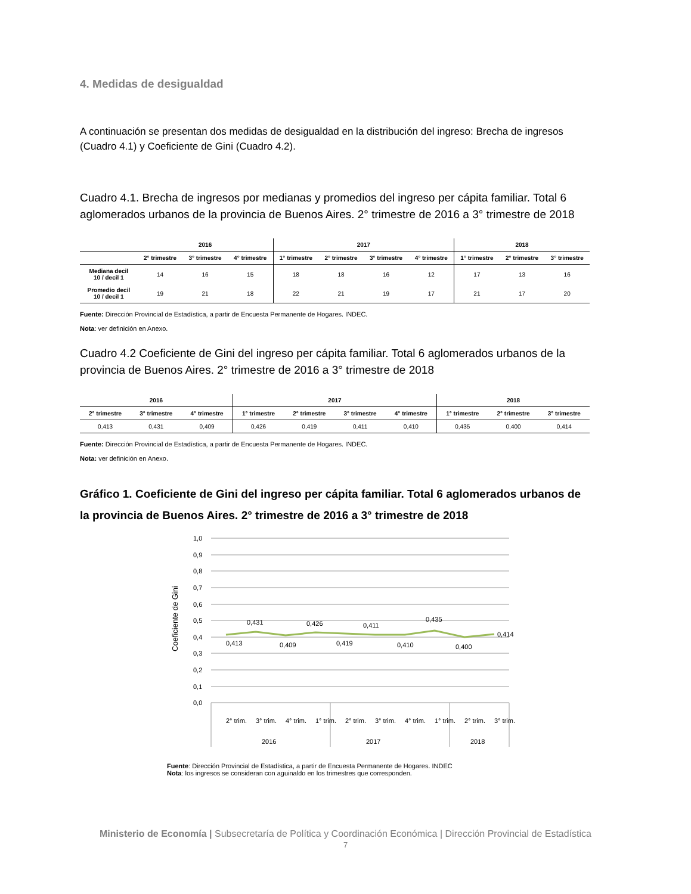4. Medidas de desigualdad
A continuación se presentan dos medidas de desigualdad en la distribución del ingreso: Brecha de ingresos (Cuadro 4.1) y Coeficiente de Gini (Cuadro 4.2).
Cuadro 4.1. Brecha de ingresos por medianas y promedios del ingreso per cápita familiar. Total 6 aglomerados urbanos de la provincia de Buenos Aires. 2° trimestre de 2016 a 3° trimestre de 2018
| | 2016 | | | 2017 | | | | 2018 | | |
| --- | --- | --- | --- | --- | --- | --- | --- | --- | --- | --- |
| | 2° trimestre | 3° trimestre | 4° trimestre | 1° trimestre | 2° trimestre | 3° trimestre | 4° trimestre | 1° trimestre | 2° trimestre | 3° trimestre |
| Mediana decil 10 / decil 1 | 14 | 16 | 15 | 18 | 18 | 16 | 12 | 17 | 13 | 16 |
| Promedio decil 10 / decil 1 | 19 | 21 | 18 | 22 | 21 | 19 | 17 | 21 | 17 | 20 |
Fuente: Dirección Provincial de Estadística, a partir de Encuesta Permanente de Hogares. INDEC.
Nota: ver definición en Anexo.
Cuadro 4.2 Coeficiente de Gini del ingreso per cápita familiar. Total 6 aglomerados urbanos de la provincia de Buenos Aires. 2° trimestre de 2016 a 3° trimestre de 2018
| 2016 | | | 2017 | | | | 2018 | | |
| --- | --- | --- | --- | --- | --- | --- | --- | --- | --- |
| 2° trimestre | 3° trimestre | 4° trimestre | 1° trimestre | 2° trimestre | 3° trimestre | 4° trimestre | 1° trimestre | 2° trimestre | 3° trimestre |
| 0,413 | 0,431 | 0,409 | 0,426 | 0,419 | 0,411 | 0,410 | 0,435 | 0,400 | 0,414 |
Fuente: Dirección Provincial de Estadística, a partir de Encuesta Permanente de Hogares. INDEC.
Nota: ver definición en Anexo.
Gráfico 1. Coeficiente de Gini del ingreso per cápita familiar. Total 6 aglomerados urbanos de la provincia de Buenos Aires. 2° trimestre de 2016 a 3° trimestre de 2018
1,0
0,9
0,8
0,7
0,6
0,5
0,4
0,3
0,2
0,1
0,0
Coeficiente de Gini
0,413
0,431
0,409
0,426
0,419
0,411
0,410
0,435
0,400
0,414
2° trim.
3° trim.
4° trim.
1° trim.
2° trim.
3° trim.
4° trim.
1° trim.
2° trim.
3° trim.
2016
2017
2018
Fuente: Dirección Provincial de Estadística, a partir de Encuesta Permanente de Hogares. INDEC
Nota: los ingresos se consideran con aguinaldo en los trimestres que corresponden.
Ministerio de Economía | Subsecretaría de Política y Coordinación Económica | Dirección Provincial de Estadística
7